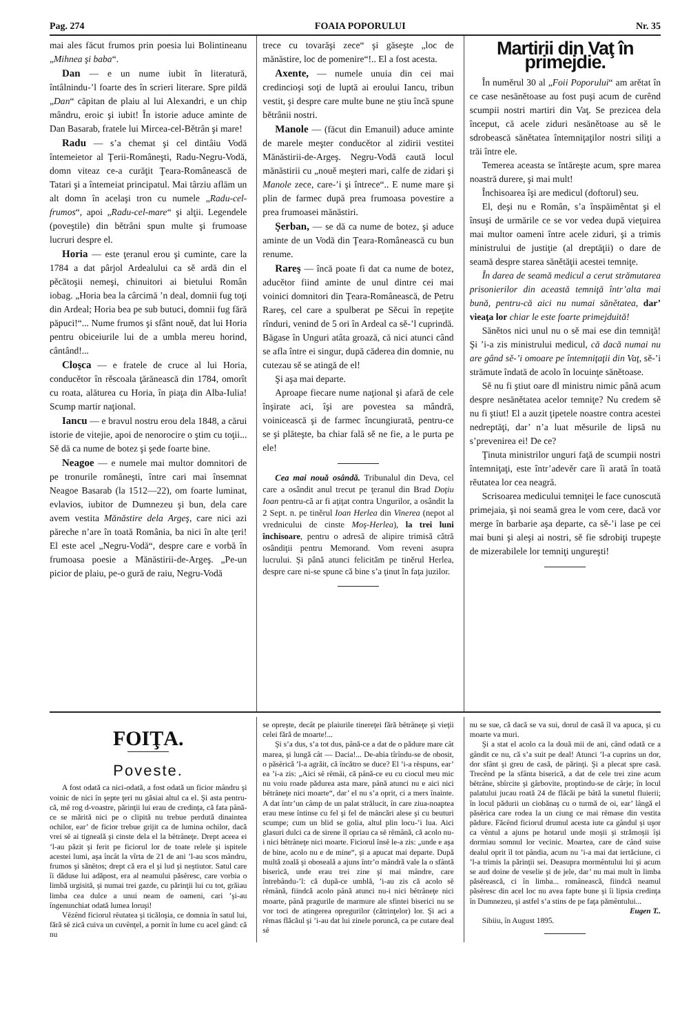Pag. 274 FOAIA POPORULUI Nr. 35
mai ales făcut frumos prin poesia lui Bolintineanu „Mihnea şi baba“.
Dan — e un nume iubit în literatură, întâlnindu-’l foarte des în scrieri literare. Spre pildă „Dan“ căpitan de plaiu al lui Alexandri, e un chip mândru, eroic şi iubit! În istorie aduce aminte de Dan Basarab, fratele lui Mircea-cel-Bětrân şi mare!
Radu — s’a chemat şi cel dintâiu Vodă întemeietor al Ţerii-Româneşti, Radu-Negru-Vodă, domn viteaz ce-a curăţit Ţeara-Românească de Tatari şi a întemeiat principatul. Mai târziu aflăm un alt domn în acelaşi tron cu numele „Radu-cel-frumos“, apoi „Radu-cel-mare“ şi alţii. Legendele (poveştile) din bětrâni spun multe şi frumoase lucruri despre el.
Horia — este ţeranul erou şi cuminte, care la 1784 a dat pârjol Ardealului ca sě ardă din el pěcătoşii nemeşi, chinuitori ai bietului Român iobag. „Horia bea la cârcimă ’n deal, domnii fug toţi din Ardeal; Horia bea pe sub butuci, domnii fug fără păpuci!“... Nume frumos şi sfânt nouě, dat lui Horia pentru obiceiurile lui de a umbla mereu horind, cântând!...
Cloşca — e fratele de cruce al lui Horia, conducětor în rěscoala ţărănească din 1784, omorît cu roata, alăturea cu Horia, în piaţa din Alba-Iulia! Scump martir naţional.
Iancu — e bravul nostru erou dela 1848, a cărui istorie de vitejie, apoi de nenorocire o ştim cu toţii... Sě dă ca nume de botez şi şede foarte bine.
Neagoe — e numele mai multor domnitori de pe tronurile româneşti, între cari mai însemnat Neagoe Basarab (la 1512—22), om foarte luminat, evlavios, iubitor de Dumnezeu şi bun, dela care avem vestita Mănăstire dela Argeş, care nici azi păreche n’are în toată România, ba nici în alte ţeri! El este acel „Negru-Vodă“, despre care e vorbă în frumoasa poesie a Mănăstirii-de-Argeş. „Pe-un picior de plaiu, pe-o gură de raiu, Negru-Vodă
trece cu tovarăşi zece“ şi găseşte „loc de mănăstire, loc de pomenire“!.. El a fost acesta.
Axente, — numele unuia din cei mai credincioşi soţi de luptă ai eroului Iancu, tribun vestit, şi despre care multe bune ne ştiu încă spune bětrânii nostri.
Manole — (făcut din Emanuil) aduce aminte de marele meşter conducětor al zidirii vestitei Mănăstirii-de-Argeş. Negru-Vodă caută locul mănăstirii cu „nouě meşteri mari, calfe de zidari şi Manole zece, care-’i şi întrece“.. E nume mare şi plin de farmec după prea frumoasa povestire a prea frumoasei mănăstiri.
Şerban, — se dă ca nume de botez, şi aduce aminte de un Vodă din Ţeara-Românească cu bun renume.
Rareş — încă poate fi dat ca nume de botez, aducětor fiind aminte de unul dintre cei mai voinici domnitori din Ţeara-Românească, de Petru Rareş, cel care a spulberat pe Sěcui în repeţite rînduri, venind de 5 ori în Ardeal ca sě-’l cuprindă. Băgase în Unguri atâta groază, că nici atunci când se afla între ei singur, după căderea din domnie, nu cutezau sě se atingă de el!
Şi aşa mai departe.
Aproape fiecare nume naţional şi afară de cele înşirate aci, îşi are povestea sa mândră, voinicească şi de farmec încungiurată, pentru-ce se şi plăteşte, ba chiar fală sě ne fie, a le purta pe ele!
Cea mai nouă osândă. Tribunalul din Deva, cel care a osândit anul trecut pe ţeranul din Brad Doţiu Ioan pentru-că ar fi aţiţat contra Ungurilor, a osândit la 2 Sept. n. pe tiněrul Ioan Herlea din Vinerea (nepot al vrednicului de cinste Moş-Herlea), la trei luni închisoare, pentru o adresă de alipire trimisă cătră osândiţii pentru Memorand. Vom reveni asupra lucrului. Şi până atunci felicităm pe tiněrul Herlea, despre care ni-se spune că bine s’a ţinut în faţa juzilor.
Martirii din Vaţ în primejdie.
În numěrul 30 al „Foii Poporului“ am arětat în ce case nesănětoase au fost puşi acum de curênd scumpii nostri martiri din Vaţ. Se prezicea dela început, că acele ziduri nesănětoase au sě le sdrobească sănětatea întemniţaţilor nostri siliţi a trăi între ele.
Temerea aceasta se întăreşte acum, spre marea noastră durere, şi mai mult!
Închisoarea îşi are medicul (doftorul) seu.
El, deşi nu e Român, s’a înspăimêntat şi el însuşi de urmările ce se vor vedea după vieţuirea mai multor oameni între acele ziduri, şi a trimis ministrului de justiţie (al dreptăţii) o dare de seamă despre starea sănětăţii acestei temniţe.
În darea de seamă medicul a cerut strămutarea prisonierilor din această temniţă într’alta mai bună, pentru-că aici nu numai sănětatea, dar’ vieaţa lor chiar le este foarte primejduită!
Sănětos nici unul nu o sě mai ese din temniţă! Şi ’i-a zis ministrului medicul, că dacă numai nu are gând sě-’i omoare pe întemniţaţii din Vaţ, sě-’i strămute îndată de acolo în locuinţe sănětoase.
Sě nu fi ştiut oare dl ministru nimic până acum despre nesănětatea acelor temniţe? Nu credem sě nu fi ştiut! El a auzit ţipetele noastre contra acestei nedreptăţi, dar’ n’a luat měsurile de lipsă nu s’prevenirea ei! De ce?
Ţinuta ministrilor unguri faţă de scumpii nostri întemniţaţi, este într’adevěr care îi arată în toată rěutatea lor cea neagră.
Scrisoarea medicului temniţei le face cunoscută primejaia, şi noi seamă grea le vom cere, dacă vor merge în barbarie aşa departe, ca sě-’i lase pe cei mai buni şi aleşi ai nostri, sě fie sdrobiţi trupeşte de mizerabilele lor temniţi ungureşti!
FOIŢA.
Poveste.
A fost odată ca nici-odată, a fost odată un ficior mândru şi voinic de nici în şepte ţeri nu găsiai altul ca el. Şi asta pentru-că, mě rog d-voastre, părinţii lui erau de credinţa, că fata până-ce se mărită nici pe o clipită nu trebue perdută dinaintea ochilor, ear’ de ficior trebue grijit ca de lumina ochilor, dacă vrei sě ai tigneală şi cinste dela el la bětrâneţe. Drept aceea ei ’l-au păzit şi ferit pe ficiorul lor de toate relele şi ispitele acestei lumi, aşa încât la vîrta de 21 de ani ’l-au scos mândru, frumos şi sănětos; drept că era el şi lud şi neştiutor. Satul care îi dăduse lui adăpost, era al neamului păsěresc, care vorbia o limbă urgisită, şi numai trei gazde, cu părinţii lui cu tot, grăiau limba cea dulce a unui neam de oameni, cari ’şi-au îngenunchiat odată lumea loruşi!
Vězênd ficiorul rěutatea şi ticăloşia, ce domnia în satul lui, fără sě zică cuiva un cuvênţel, a pornit în lume cu acel gând: că nu
se opreşte, decât pe plaiurile tinereţei fără bětrâneţe şi vieţii celei fără de moarte!...
Şi s’a dus, s’a tot dus, până-ce a dat de o pădure mare cât marea, şi lungă cât — Dacia!... De-abia tîrîndu-se de obosit, o păsěrică ’l-a agrăit, că încătro se duce? El ’i-a rěspuns, ear’ ea ’i-a zis: „Aici sě rěmâi, că până-ce eu cu ciocul meu mic nu voiu roade pădurea asta mare, până atunci nu e aici nici bětrâneţe nici moarte“, dar’ el nu s’a oprit, ci a mers înainte. A dat într’un câmp de un palat strălucit, în care ziua-noaptea erau mese întinse cu fel şi fel de mâncări alese şi cu beuturi scumpe; cum un blid se golia, altul plin locu-’i lua. Aici glasuri dulci ca de sirene îl opriau ca sě rěmână, că acolo nu-i nici bětrâneţe nici moarte. Ficiorul însě le-a zis: „unde e aşa de bine, acolo nu e de mine“, şi a apucat mai departe. După multă zoală şi oboseală a ajuns într’o mândră vale la o sfântă biserică, unde erau trei zine şi mai mândre, care întrebându-’l: că după-ce umblă, ’i-au zis că acolo sě rěmână, fiindcă acolo până atunci nu-i nici bětrâneţe nici moarte, până pragurile de marmure ale sfintei biserici nu se vor toci de atingerea opregurilor (cătrinţelor) lor. Şi aci a rěmas flăcăul şi ’i-au dat lui zinele poruncă, ca pe cutare deal sě
nu se sue, că dacă se va sui, dorul de casă îl va apuca, şi cu moarte va muri.
Şi a stat el acolo ca la două mii de ani, când odată ce a gândit ce nu, că s’a suit pe deal! Atunci ’l-a cuprins un dor, dor sfânt şi greu de casă, de părinţi. Şi a plecat spre casă. Trecênd pe la sfânta biserică, a dat de cele trei zine acum bětrâne, sbîrcite şi gârbovite, proptindu-se de cârje; în locul palatului jucau roată 24 de flăcăi pe bâtă la sunetul fluierii; în locul pădurii un ciobănaş cu o turmă de oi, ear’ lângă el păsěrica care rodea la un ciung ce mai rěmase din vestita pădure. Făcênd ficiorul drumul acesta iute ca gândul şi uşor ca vêntul a ajuns pe hotarul unde moşii şi strămoşii îşi dormiau somnul lor vecinic. Moartea, care de când suise dealul oprit îl tot pândia, acum nu ’i-a mai dat iertăciune, ci ’l-a trimis la părinţii sei. Deasupra mormêntului lui şi acum se aud doine de veselie şi de jele, dar’ nu mai mult în limba păsěrească, ci în limba... românească, fiindcă neamul păsěresc din acel loc nu avea fapte bune şi îi lipsia credinţa în Dumnezeu, şi astfel s’a stins de pe faţa pămêntului...
Eugen T..
Sibiiu, în August 1895.